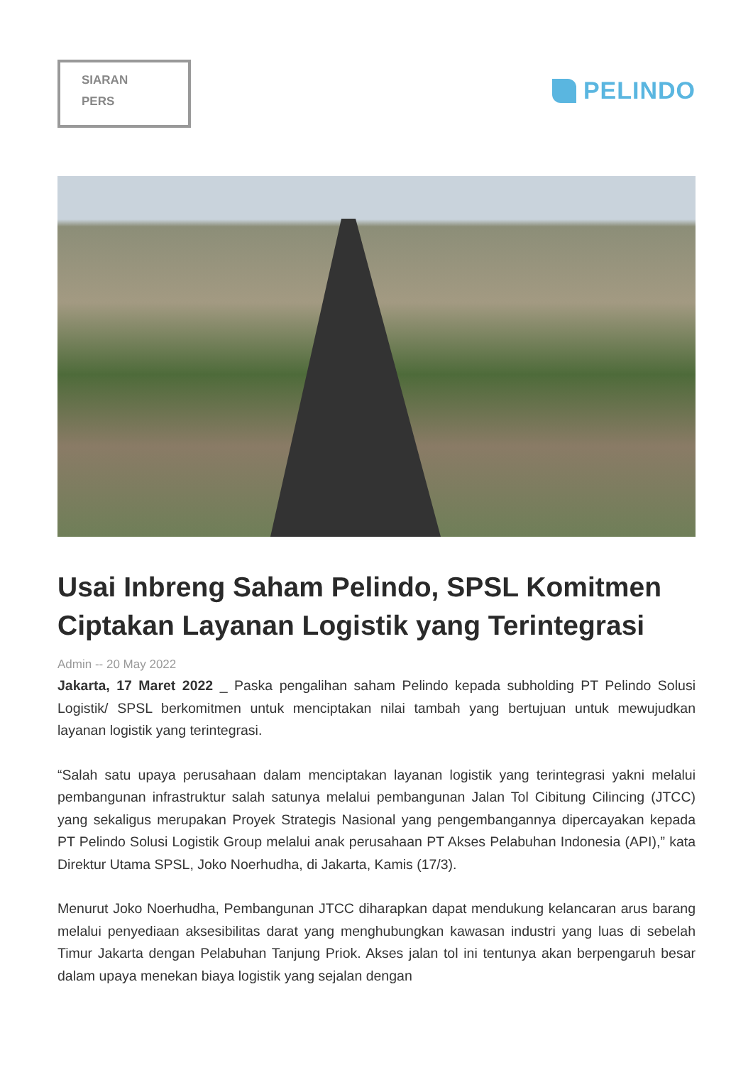SIARAN
PERS
PELINDO
Usai Inbreng Saham Pelindo, SPSL Komitmen Ciptakan Layanan Logistik yang Terintegrasi
Admin -- 20 May 2022
Jakarta, 17 Maret 2022 _ Paska pengalihan saham Pelindo kepada subholding PT Pelindo Solusi Logistik/ SPSL berkomitmen untuk menciptakan nilai tambah yang bertujuan untuk mewujudkan layanan logistik yang terintegrasi.
“Salah satu upaya perusahaan dalam menciptakan layanan logistik yang terintegrasi yakni melalui pembangunan infrastruktur salah satunya melalui pembangunan Jalan Tol Cibitung Cilincing (JTCC) yang sekaligus merupakan Proyek Strategis Nasional yang pengembangannya dipercayakan kepada PT Pelindo Solusi Logistik Group melalui anak perusahaan PT Akses Pelabuhan Indonesia (API),” kata Direktur Utama SPSL, Joko Noerhudha, di Jakarta, Kamis (17/3).
Menurut Joko Noerhudha, Pembangunan JTCC diharapkan dapat mendukung kelancaran arus barang melalui penyediaan aksesibilitas darat yang menghubungkan kawasan industri yang luas di sebelah Timur Jakarta dengan Pelabuhan Tanjung Priok. Akses jalan tol ini tentunya akan berpengaruh besar dalam upaya menekan biaya logistik yang sejalan dengan